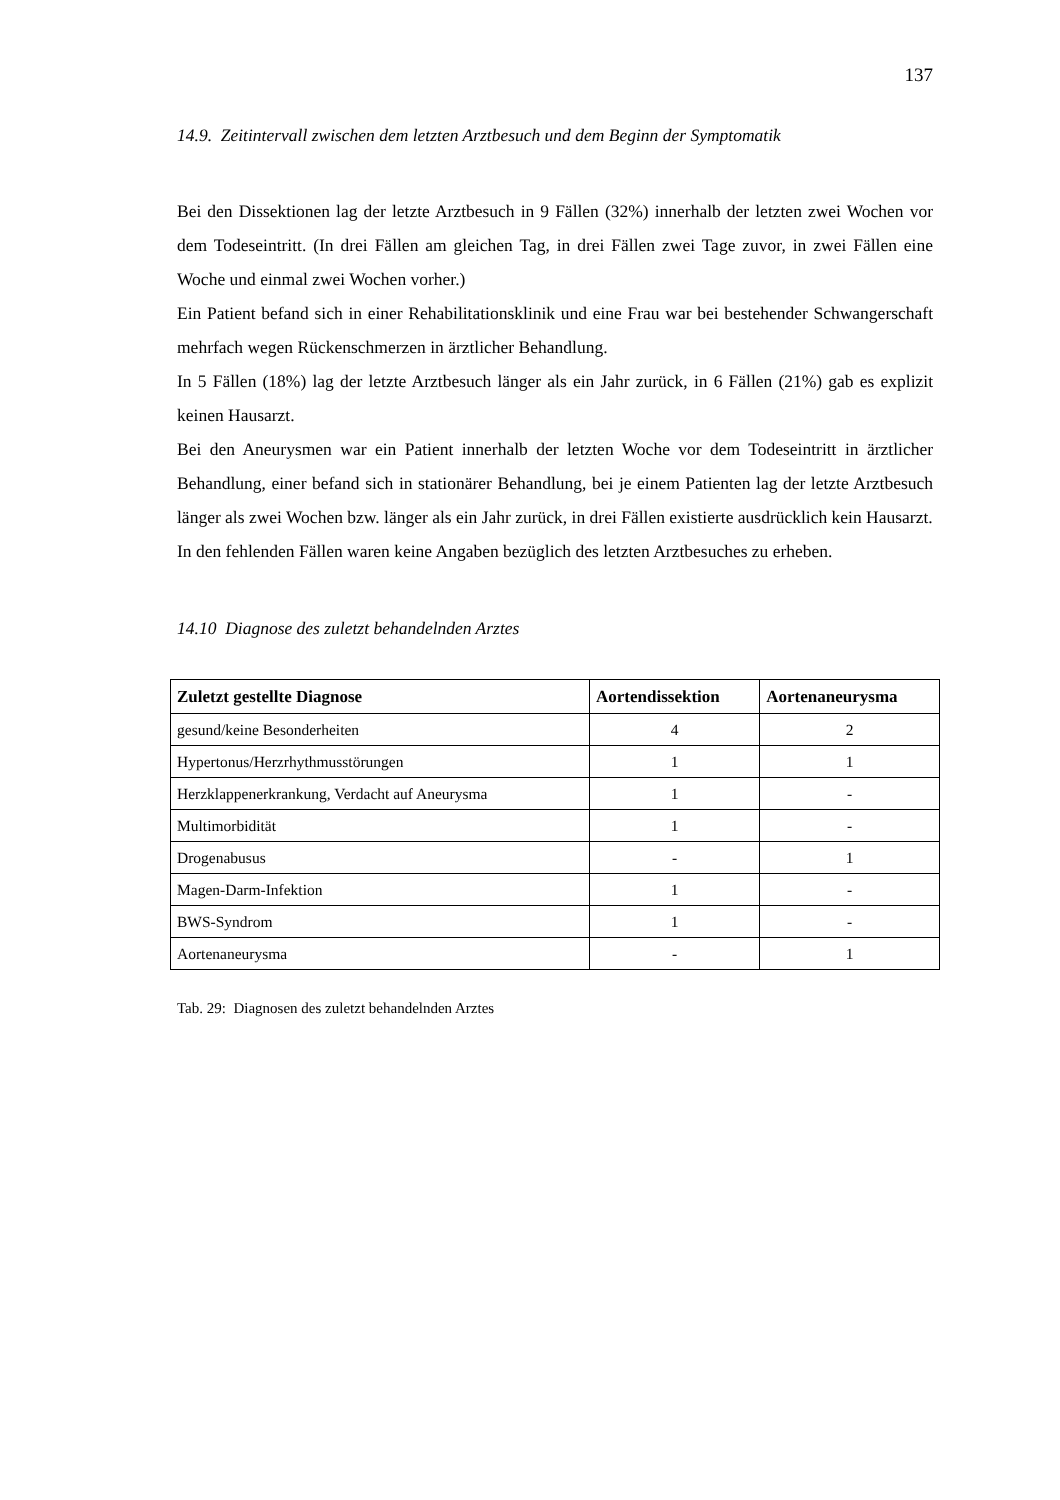137
14.9. Zeitintervall zwischen dem letzten Arztbesuch und dem Beginn der Symptomatik
Bei den Dissektionen lag der letzte Arztbesuch in 9 Fällen (32%) innerhalb der letzten zwei Wochen vor dem Todeseintritt. (In drei Fällen am gleichen Tag, in drei Fällen zwei Tage zuvor, in zwei Fällen eine Woche und einmal zwei Wochen vorher.)
Ein Patient befand sich in einer Rehabilitationsklinik und eine Frau war bei bestehender Schwangerschaft mehrfach wegen Rückenschmerzen in ärztlicher Behandlung.
In 5 Fällen (18%) lag der letzte Arztbesuch länger als ein Jahr zurück, in 6 Fällen (21%) gab es explizit keinen Hausarzt.
Bei den Aneurysmen war ein Patient innerhalb der letzten Woche vor dem Todeseintritt in ärztlicher Behandlung, einer befand sich in stationärer Behandlung, bei je einem Patienten lag der letzte Arztbesuch länger als zwei Wochen bzw. länger als ein Jahr zurück, in drei Fällen existierte ausdrücklich kein Hausarzt.
In den fehlenden Fällen waren keine Angaben bezüglich des letzten Arztbesuches zu erheben.
14.10 Diagnose des zuletzt behandelnden Arztes
| Zuletzt gestellte Diagnose | Aortendissektion | Aortenaneurysma |
| --- | --- | --- |
| gesund/keine Besonderheiten | 4 | 2 |
| Hypertonus/Herzrhythmusstörungen | 1 | 1 |
| Herzklappenerkrankung, Verdacht auf Aneurysma | 1 | - |
| Multimorbidität | 1 | - |
| Drogenabusus | - | 1 |
| Magen-Darm-Infektion | 1 | - |
| BWS-Syndrom | 1 | - |
| Aortenaneurysma | - | 1 |
Tab. 29: Diagnosen des zuletzt behandelnden Arztes